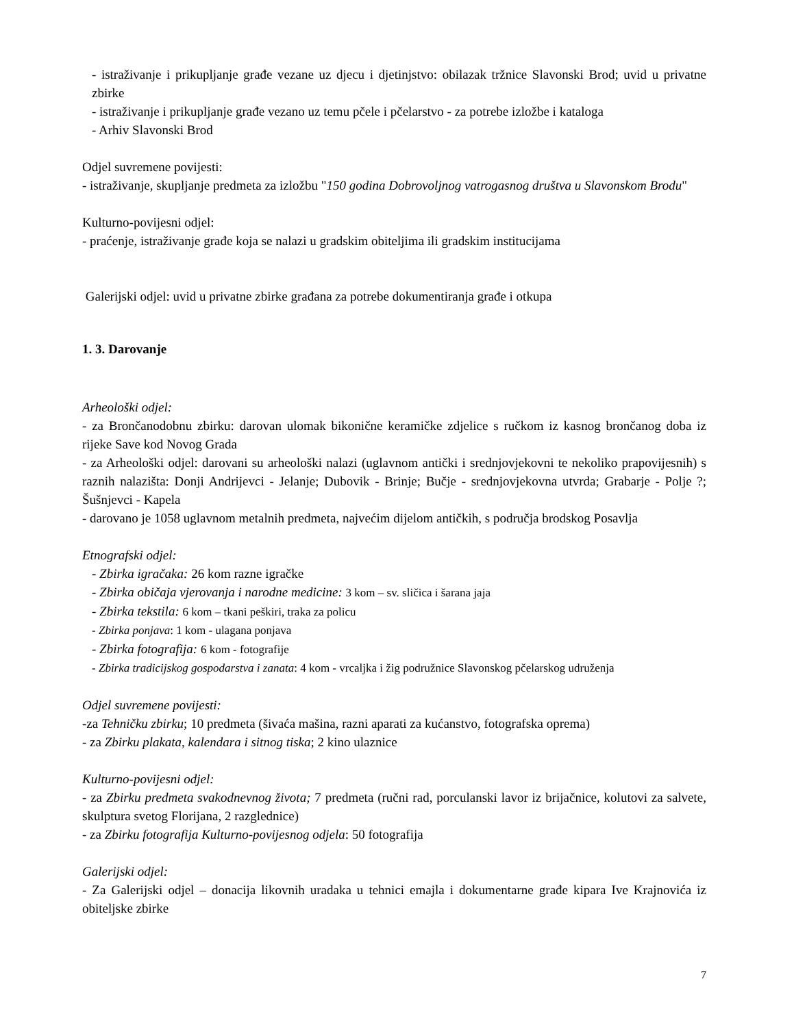- istraživanje i prikupljanje građe vezane uz djecu i djetinjstvo: obilazak tržnice Slavonski Brod; uvid u privatne zbirke
- istraživanje i prikupljanje građe vezano uz temu pčele i pčelarstvo - za potrebe izložbe i kataloga
- Arhiv Slavonski Brod
Odjel suvremene povijesti:
- istraživanje, skupljanje predmeta za izložbu "150 godina Dobrovoljnog vatrogasnog društva u Slavonskom Brodu"
Kulturno-povijesni odjel:
- praćenje, istraživanje građe koja se nalazi u gradskim obiteljima ili gradskim institucijama
Galerijski odjel: uvid u privatne zbirke građana za potrebe dokumentiranja građe i otkupa
1. 3. Darovanje
Arheološki odjel:
- za Brončanodobnu zbirku: darovan ulomak bikonične keramičke zdjelice s ručkom iz kasnog brončanog doba iz rijeke Save kod Novog Grada
- za Arheološki odjel: darovani su arheološki nalazi (uglavnom antički i srednjovjekovni te nekoliko prapovijesnih) s raznih nalazišta: Donji Andrijevci - Jelanje; Dubovik - Brinje; Bučje - srednjovjekovna utvrda; Grabarje - Polje ?; Šušnjevci - Kapela
- darovano je 1058 uglavnom metalnih predmeta, najvećim dijelom antičkih, s područja brodskog Posavlja
Etnografski odjel:
- Zbirka igračaka: 26 kom razne igračke
- Zbirka običaja vjerovanja i narodne medicine: 3 kom – sv. sličica i šarana jaja
- Zbirka tekstila: 6 kom – tkani peškiri, traka za policu
- Zbirka ponjava: 1 kom - ulagana ponjava
- Zbirka fotografija: 6 kom - fotografije
- Zbirka tradicijskog gospodarstva i zanata: 4 kom - vrcaljka i žig podružnice Slavonskog pčelarskog udruženja
Odjel suvremene povijesti:
-za Tehničku zbirku; 10 predmeta (šivaća mašina, razni aparati za kućanstvo, fotografska oprema)
- za Zbirku plakata, kalendara i sitnog tiska; 2 kino ulaznice
Kulturno-povijesni odjel:
- za Zbirku predmeta svakodnevnog života; 7 predmeta (ručni rad, porculanski lavor iz brijačnice, kolutovi za salvete, skulptura svetog Florijana, 2 razglednice)
- za Zbirku fotografija Kulturno-povijesnog odjela: 50 fotografija
Galerijski odjel:
- Za Galerijski odjel – donacija likovnih uradaka u tehnici emajla i dokumentarne građe kipara Ive Krajnovića iz obiteljske zbirke
7